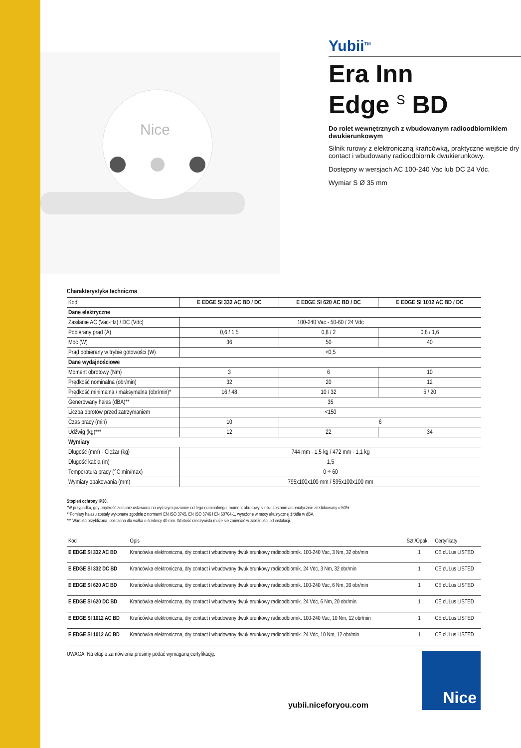Nice
Yubii<sup>TM</sup>
Era Inn
Edge <sup>S</sup> BD
Do rolet wewnętrznych z wbudowanym radioodbiornikiem dwukierunkowym
Silnik rurowy z elektroniczną krańcówką, praktyczne wejście dry contact i wbudowany radioodbiornik dwukierunkowy.
Dostępny w wersjach AC 100-240 Vac lub DC 24 Vdc.
Wymiar S Ø 35 mm
Charakterystyka techniczna
| Kod | E EDGE SI 332 AC BD / DC | E EDGE SI 620 AC BD / DC | E EDGE SI 1012 AC BD / DC |
| --- | --- | --- | --- |
| Dane elektryczne | | | |
| Zasilanie AC (Vac-Hz) / DC (Vdc) | 100-240 Vac - 50-60 / 24 Vdc | | |
| Pobierany prąd (A) | 0,6 / 1,5 | 0,8 / 2 | 0,8 / 1,6 |
| Moc (W) | 36 | 50 | 40 |
| Prąd pobierany w trybie gotowości (W) | <0,5 | | |
| Dane wydajnościowe | | | |
| Moment obrotowy (Nm) | 3 | 6 | 10 |
| Prędkość nominalna (obr/min) | 32 | 20 | 12 |
| Prędkość minimalna / maksymalna (obr/min)* | 16 / 48 | 10 / 32 | 5 / 20 |
| Generowany hałas (dBA)** | 35 | | |
| Liczba obrotów przed zatrzymaniem | <150 | | |
| Czas pracy (min) | 10 | 6 | |
| Udźwig (kg)*** | 12 | 22 | 34 |
| Wymiary | | | |
| Długość (mm) - Ciężar (kg) | 744 mm - 1,5 kg / 472 mm - 1,1 kg | | |
| Długość kabla (m) | 1,5 | | |
| Temperatura pracy (°C min/max) | 0 ÷ 60 | | |
| Wymiary opakowania (mm) | 795x100x100 mm / 595x100x100 mm | | |
Stopień ochrony IP30.
*W przypadku, gdy prędkość zostanie ustawiona na wyższym poziomie od tego nominalnego, moment obrotowy silnika zostanie automatycznie zredukowany o 50%.
**Pomiary hałasu zostały wykonane zgodnie z normami EN ISO 3745, EN ISO 3746 i EN 60704-1, wyrażone w mocy akustycznej źródła w dBA.
*** Wartość przybliżona, obliczona dla wałka o średnicy 40 mm. Wartość rzeczywista może się zmieniać w zależności od instalacji.
| Kod | Opis | Szt./Opak. | Certyfikaty |
| --- | --- | --- | --- |
| E EDGE SI 332 AC BD | Krańcówka elektroniczna, dry contact i wbudowany dwukierunkowy radioodbiornik. 100-240 Vac, 3 Nm, 32 obr/min | 1 | CE cULus LISTED |
| E EDGE SI 332 DC BD | Krańcówka elektroniczna, dry contact i wbudowany dwukierunkowy radioodbiornik. 24 Vdc, 3 Nm, 32 obr/min | 1 | CE cULus LISTED |
| E EDGE SI 620 AC BD | Krańcówka elektroniczna, dry contact i wbudowany dwukierunkowy radioodbiornik. 100-240 Vac, 6 Nm, 20 obr/min | 1 | CE cULus LISTED |
| E EDGE SI 620 DC BD | Krańcówka elektroniczna, dry contact i wbudowany dwukierunkowy radioodbiornik. 24 Vdc, 6 Nm, 20 obr/min | 1 | CE cULus LISTED |
| E EDGE SI 1012 AC BD | Krańcówka elektroniczna, dry contact i wbudowany dwukierunkowy radioodbiornik. 100-240 Vac, 10 Nm, 12 obr/min | 1 | CE cULus LISTED |
| E EDGE SI 1012 AC BD | Krańcówka elektroniczna, dry contact i wbudowany dwukierunkowy radioodbiornik. 24 Vdc, 10 Nm, 12 obr/min | 1 | CE cULus LISTED |
UWAGA: Na etapie zamówienia prosimy podać wymaganą certyfikację.
yubii.niceforyou.com
Nice